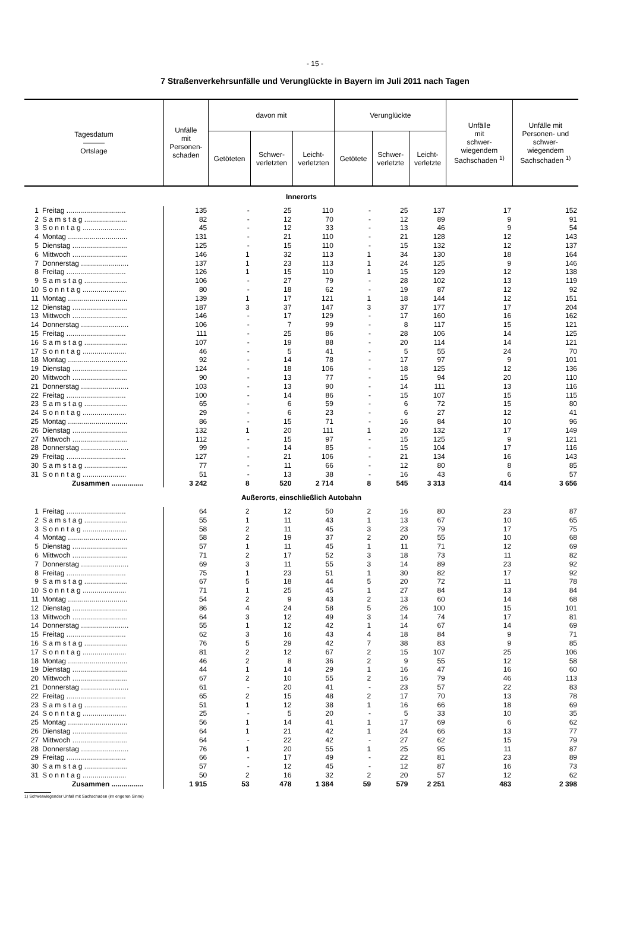- 15 -
7 Straßenverkehrsunfälle und Verunglückte in Bayern im Juli 2011 nach Tagen
| Tagesdatum ——— Ortslage | Unfälle mit Personen- schaden | davon mit | | | Verunglückte | | | Unfälle mit schwer- wiegendem Sachschaden <sup>1)</sup> | Unfälle mit Personen- und schwer- wiegendem Sachschaden <sup>1)</sup> |
| --- | --- | --- | --- | --- | --- | --- | --- | --- | --- |
| | | Getöteten | Schwer- verletzten | Leicht- verletzten | Getötete | Schwer- verletzte | Leicht- verletzte | | |
| Innerorts | | | | | | | | | |
| 1 Freitag .............................. | 135 | - | 25 | 110 | - | 25 | 137 | 17 | 152 |
| 2 S a m s t a g ...................... | 82 | - | 12 | 70 | - | 12 | 89 | 9 | 91 |
| 3 S o n n t a g ...................... | 45 | - | 12 | 33 | - | 13 | 46 | 9 | 54 |
| 4 Montag .............................. | 131 | - | 21 | 110 | - | 21 | 128 | 12 | 143 |
| 5 Dienstag ............................ | 125 | - | 15 | 110 | - | 15 | 132 | 12 | 137 |
| 6 Mittwoch ............................ | 146 | 1 | 32 | 113 | 1 | 34 | 130 | 18 | 164 |
| 7 Donnerstag ........................ | 137 | 1 | 23 | 113 | 1 | 24 | 125 | 9 | 146 |
| 8 Freitag .............................. | 126 | 1 | 15 | 110 | 1 | 15 | 129 | 12 | 138 |
| 9 S a m s t a g ...................... | 106 | - | 27 | 79 | - | 28 | 102 | 13 | 119 |
| 10 S o n n t a g ...................... | 80 | - | 18 | 62 | - | 19 | 87 | 12 | 92 |
| 11 Montag .............................. | 139 | 1 | 17 | 121 | 1 | 18 | 144 | 12 | 151 |
| 12 Dienstag ............................ | 187 | 3 | 37 | 147 | 3 | 37 | 177 | 17 | 204 |
| 13 Mittwoch ............................ | 146 | - | 17 | 129 | - | 17 | 160 | 16 | 162 |
| 14 Donnerstag ........................ | 106 | - | 7 | 99 | - | 8 | 117 | 15 | 121 |
| 15 Freitag .............................. | 111 | - | 25 | 86 | - | 28 | 106 | 14 | 125 |
| 16 S a m s t a g ...................... | 107 | - | 19 | 88 | - | 20 | 114 | 14 | 121 |
| 17 S o n n t a g ...................... | 46 | - | 5 | 41 | - | 5 | 55 | 24 | 70 |
| 18 Montag .............................. | 92 | - | 14 | 78 | - | 17 | 97 | 9 | 101 |
| 19 Dienstag ............................ | 124 | - | 18 | 106 | - | 18 | 125 | 12 | 136 |
| 20 Mittwoch ............................ | 90 | - | 13 | 77 | - | 15 | 94 | 20 | 110 |
| 21 Donnerstag ........................ | 103 | - | 13 | 90 | - | 14 | 111 | 13 | 116 |
| 22 Freitag .............................. | 100 | - | 14 | 86 | - | 15 | 107 | 15 | 115 |
| 23 S a m s t a g ...................... | 65 | - | 6 | 59 | - | 6 | 72 | 15 | 80 |
| 24 S o n n t a g ...................... | 29 | - | 6 | 23 | - | 6 | 27 | 12 | 41 |
| 25 Montag .............................. | 86 | - | 15 | 71 | - | 16 | 84 | 10 | 96 |
| 26 Dienstag ............................ | 132 | 1 | 20 | 111 | 1 | 20 | 132 | 17 | 149 |
| 27 Mittwoch ............................ | 112 | - | 15 | 97 | - | 15 | 125 | 9 | 121 |
| 28 Donnerstag ........................ | 99 | - | 14 | 85 | - | 15 | 104 | 17 | 116 |
| 29 Freitag .............................. | 127 | - | 21 | 106 | - | 21 | 134 | 16 | 143 |
| 30 S a m s t a g ...................... | 77 | - | 11 | 66 | - | 12 | 80 | 8 | 85 |
| 31 S o n n t a g ...................... | 51 | - | 13 | 38 | - | 16 | 43 | 6 | 57 |
| Zusammen ................ | 3 242 | 8 | 520 | 2 714 | 8 | 545 | 3 313 | 414 | 3 656 |
| Außerorts, einschließlich Autobahn | | | | | | | | | |
| 1 Freitag .............................. | 64 | 2 | 12 | 50 | 2 | 16 | 80 | 23 | 87 |
| 2 S a m s t a g ...................... | 55 | 1 | 11 | 43 | 1 | 13 | 67 | 10 | 65 |
| 3 S o n n t a g ...................... | 58 | 2 | 11 | 45 | 3 | 23 | 79 | 17 | 75 |
| 4 Montag .............................. | 58 | 2 | 19 | 37 | 2 | 20 | 55 | 10 | 68 |
| 5 Dienstag ............................ | 57 | 1 | 11 | 45 | 1 | 11 | 71 | 12 | 69 |
| 6 Mittwoch ............................ | 71 | 2 | 17 | 52 | 3 | 18 | 73 | 11 | 82 |
| 7 Donnerstag ........................ | 69 | 3 | 11 | 55 | 3 | 14 | 89 | 23 | 92 |
| 8 Freitag .............................. | 75 | 1 | 23 | 51 | 1 | 30 | 82 | 17 | 92 |
| 9 S a m s t a g ...................... | 67 | 5 | 18 | 44 | 5 | 20 | 72 | 11 | 78 |
| 10 S o n n t a g ...................... | 71 | 1 | 25 | 45 | 1 | 27 | 84 | 13 | 84 |
| 11 Montag .............................. | 54 | 2 | 9 | 43 | 2 | 13 | 60 | 14 | 68 |
| 12 Dienstag ............................ | 86 | 4 | 24 | 58 | 5 | 26 | 100 | 15 | 101 |
| 13 Mittwoch ............................ | 64 | 3 | 12 | 49 | 3 | 14 | 74 | 17 | 81 |
| 14 Donnerstag ........................ | 55 | 1 | 12 | 42 | 1 | 14 | 67 | 14 | 69 |
| 15 Freitag .............................. | 62 | 3 | 16 | 43 | 4 | 18 | 84 | 9 | 71 |
| 16 S a m s t a g ...................... | 76 | 5 | 29 | 42 | 7 | 38 | 83 | 9 | 85 |
| 17 S o n n t a g ...................... | 81 | 2 | 12 | 67 | 2 | 15 | 107 | 25 | 106 |
| 18 Montag .............................. | 46 | 2 | 8 | 36 | 2 | 9 | 55 | 12 | 58 |
| 19 Dienstag ............................ | 44 | 1 | 14 | 29 | 1 | 16 | 47 | 16 | 60 |
| 20 Mittwoch ............................ | 67 | 2 | 10 | 55 | 2 | 16 | 79 | 46 | 113 |
| 21 Donnerstag ........................ | 61 | - | 20 | 41 | - | 23 | 57 | 22 | 83 |
| 22 Freitag .............................. | 65 | 2 | 15 | 48 | 2 | 17 | 70 | 13 | 78 |
| 23 S a m s t a g ...................... | 51 | 1 | 12 | 38 | 1 | 16 | 66 | 18 | 69 |
| 24 S o n n t a g ...................... | 25 | - | 5 | 20 | - | 5 | 33 | 10 | 35 |
| 25 Montag .............................. | 56 | 1 | 14 | 41 | 1 | 17 | 69 | 6 | 62 |
| 26 Dienstag ............................ | 64 | 1 | 21 | 42 | 1 | 24 | 66 | 13 | 77 |
| 27 Mittwoch ............................ | 64 | - | 22 | 42 | - | 27 | 62 | 15 | 79 |
| 28 Donnerstag ........................ | 76 | 1 | 20 | 55 | 1 | 25 | 95 | 11 | 87 |
| 29 Freitag .............................. | 66 | - | 17 | 49 | - | 22 | 81 | 23 | 89 |
| 30 S a m s t a g ...................... | 57 | - | 12 | 45 | - | 12 | 87 | 16 | 73 |
| 31 S o n n t a g ...................... | 50 | 2 | 16 | 32 | 2 | 20 | 57 | 12 | 62 |
| Zusammen ................ | 1 915 | 53 | 478 | 1 384 | 59 | 579 | 2 251 | 483 | 2 398 |
1) Schwerwiegender Unfall mit Sachschaden (im engeren Sinne)